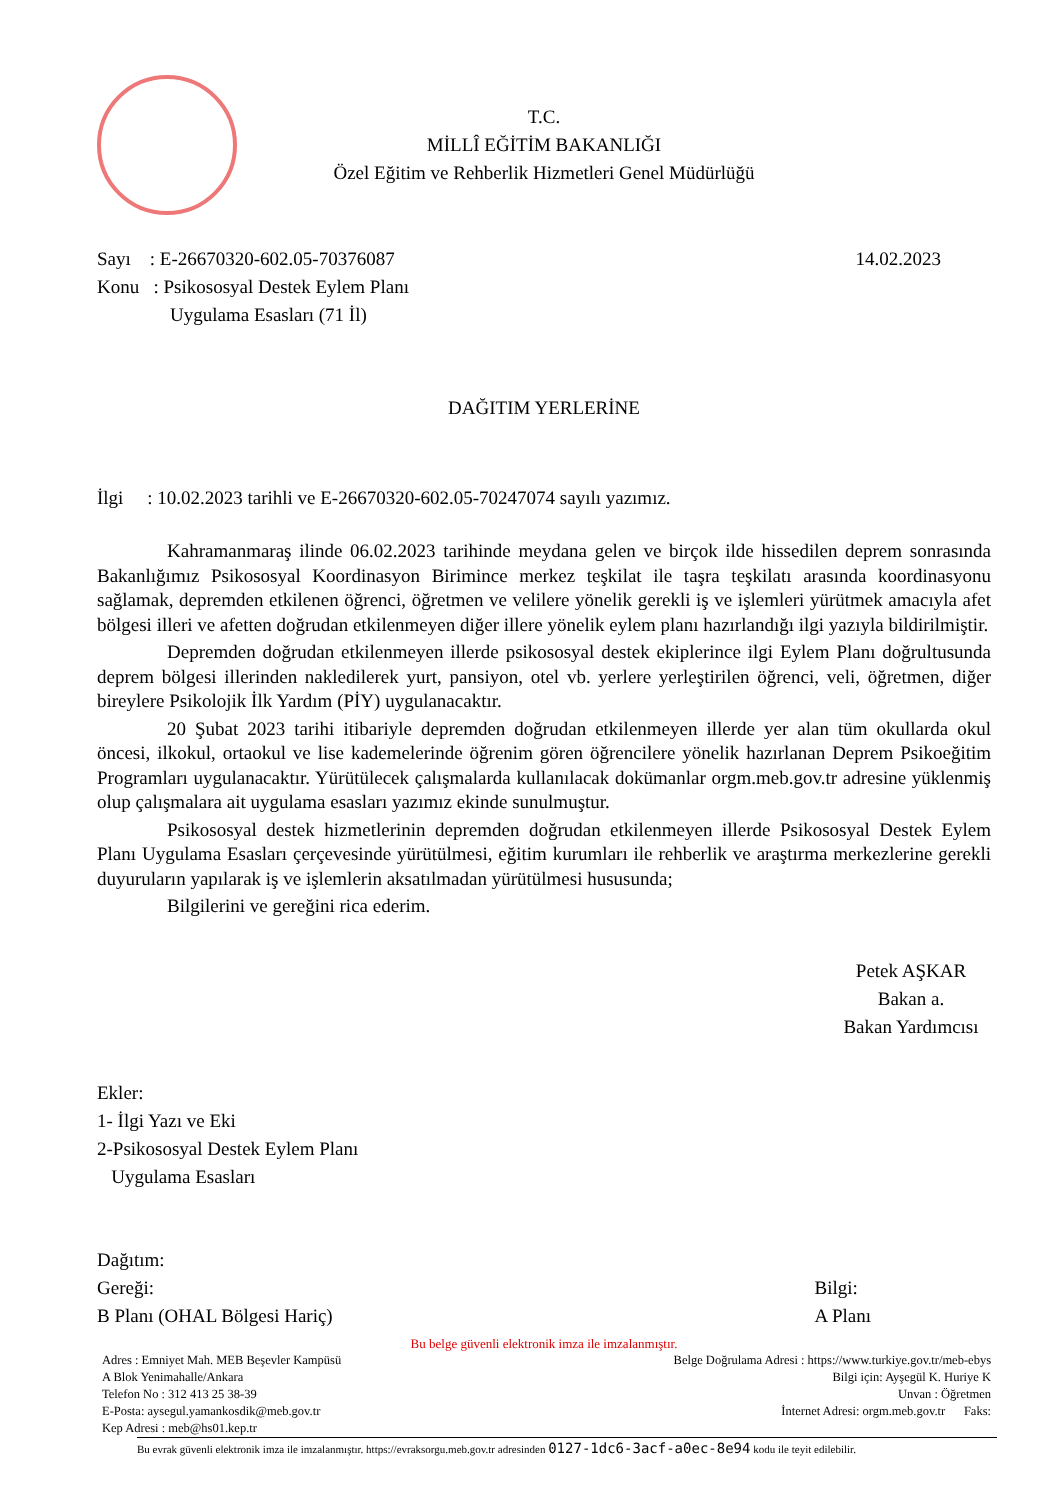T.C.
MİLLÎ EĞİTİM BAKANLIĞI
Özel Eğitim ve Rehberlik Hizmetleri Genel Müdürlüğü
Sayı : E-26670320-602.05-70376087
Konu : Psikososyal Destek Eylem Planı
Uygulama Esasları (71 İl)
14.02.2023
DAĞITIM YERLERİNE
İlgi : 10.02.2023 tarihli ve E-26670320-602.05-70247074 sayılı yazımız.
Kahramanmaraş ilinde 06.02.2023 tarihinde meydana gelen ve birçok ilde hissedilen deprem sonrasında Bakanlığımız Psikososyal Koordinasyon Birimince merkez teşkilat ile taşra teşkilatı arasında koordinasyonu sağlamak, depremden etkilenen öğrenci, öğretmen ve velilere yönelik gerekli iş ve işlemleri yürütmek amacıyla afet bölgesi illeri ve afetten doğrudan etkilenmeyen diğer illere yönelik eylem planı hazırlandığı ilgi yazıyla bildirilmiştir.
Depremden doğrudan etkilenmeyen illerde psikososyal destek ekiplerince ilgi Eylem Planı doğrultusunda deprem bölgesi illerinden nakledilerek yurt, pansiyon, otel vb. yerlere yerleştirilen öğrenci, veli, öğretmen, diğer bireylere Psikolojik İlk Yardım (PİY) uygulanacaktır.
20 Şubat 2023 tarihi itibariyle depremden doğrudan etkilenmeyen illerde yer alan tüm okullarda okul öncesi, ilkokul, ortaokul ve lise kademelerinde öğrenim gören öğrencilere yönelik hazırlanan Deprem Psikoeğitim Programları uygulanacaktır. Yürütülecek çalışmalarda kullanılacak dokümanlar orgm.meb.gov.tr adresine yüklenmiş olup çalışmalara ait uygulama esasları yazımız ekinde sunulmuştur.
Psikososyal destek hizmetlerinin depremden doğrudan etkilenmeyen illerde Psikososyal Destek Eylem Planı Uygulama Esasları çerçevesinde yürütülmesi, eğitim kurumları ile rehberlik ve araştırma merkezlerine gerekli duyuruların yapılarak iş ve işlemlerin aksatılmadan yürütülmesi hususunda;
Bilgilerini ve gereğini rica ederim.
Petek AŞKAR
Bakan a.
Bakan Yardımcısı
Ekler:
1- İlgi Yazı ve Eki
2-Psikososyal Destek Eylem Planı
Uygulama Esasları
Dağıtım:
Gereği:
B Planı (OHAL Bölgesi Hariç)
Bilgi:
A Planı
Bu belge güvenli elektronik imza ile imzalanmıştır.
Adres : Emniyet Mah. MEB Beşevler Kampüsü
A Blok Yenimahalle/Ankara
Telefon No : 312 413 25 38-39
E-Posta: aysegul.yamankosdik@meb.gov.tr
Kep Adresi : meb@hs01.kep.tr
Belge Doğrulama Adresi : https://www.turkiye.gov.tr/meb-ebys
Bilgi için: Ayşegül K. Huriye K
Unvan : Öğretmen
İnternet Adresi: orgm.meb.gov.tr Faks:
Bu evrak güvenli elektronik imza ile imzalanmıştır. https://evraksorgu.meb.gov.tr adresinden 0127-1dc6-3acf-a0ec-8e94 kodu ile teyit edilebilir.